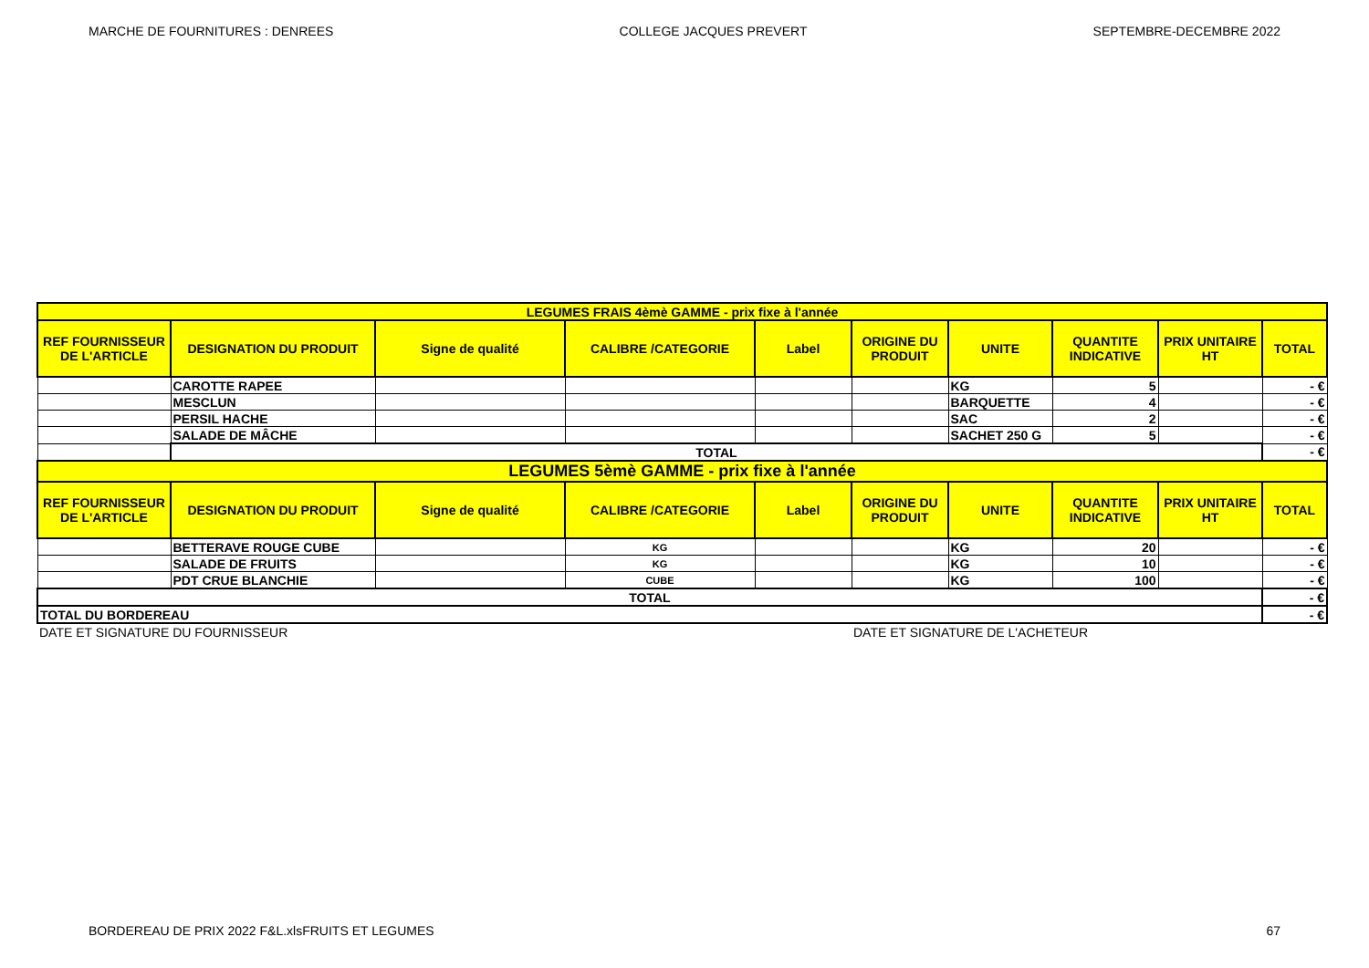MARCHE DE FOURNITURES : DENREES COLLEGE JACQUES PREVERT SEPTEMBRE-DECEMBRE 2022
| LEGUMES FRAIS 4èmè GAMME - prix fixe à l'année | | | | | | | | | |
| REF FOURNISSEUR DE L'ARTICLE | DESIGNATION DU PRODUIT | Signe de qualité | CALIBRE /CATEGORIE | Label | ORIGINE DU PRODUIT | UNITE | QUANTITE INDICATIVE | PRIX UNITAIRE HT | TOTAL |
| | CAROTTE RAPEE | | | | | KG | 5 | | - € |
| | MESCLUN | | | | | BARQUETTE | 4 | | - € |
| | PERSIL HACHE | | | | | SAC | 2 | | - € |
| | SALADE DE MÂCHE | | | | | SACHET 250 G | 5 | | - € |
| | TOTAL | | | | | | | | - € |
| LEGUMES 5èmè GAMME - prix fixe à l'année | | | | | | | | | |
| REF FOURNISSEUR DE L'ARTICLE | DESIGNATION DU PRODUIT | Signe de qualité | CALIBRE /CATEGORIE | Label | ORIGINE DU PRODUIT | UNITE | QUANTITE INDICATIVE | PRIX UNITAIRE HT | TOTAL |
| | BETTERAVE ROUGE CUBE | | KG | | | KG | 20 | | - € |
| | SALADE DE FRUITS | | KG | | | KG | 10 | | - € |
| | PDT CRUE BLANCHIE | | CUBE | | | KG | 100 | | - € |
| TOTAL | | | | | | | | | - € |
| TOTAL DU BORDEREAU | | | | | | | | | - € |
| DATE ET SIGNATURE DU FOURNISSEUR | | | | | DATE ET SIGNATURE DE L'ACHETEUR | | | | |
BORDEREAU DE PRIX 2022 F&L.xlsFRUITS ET LEGUMES 67